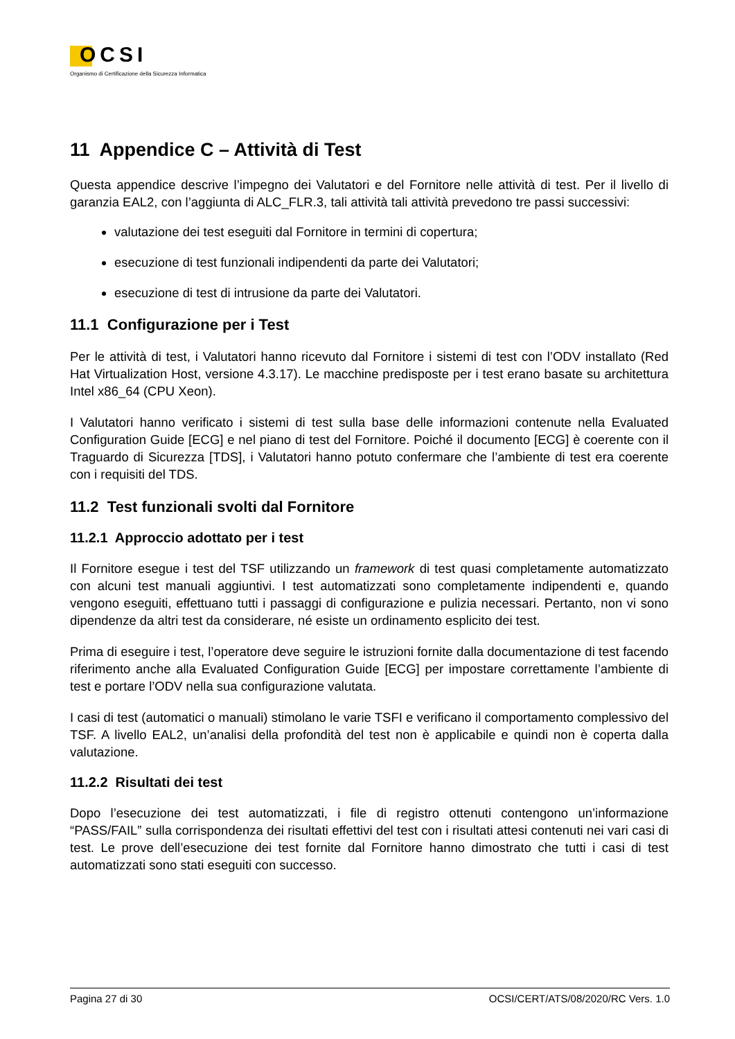OCSI
Organismo di Certificazione della Sicurezza Informatica
11 Appendice C – Attività di Test
Questa appendice descrive l’impegno dei Valutatori e del Fornitore nelle attività di test. Per il livello di garanzia EAL2, con l’aggiunta di ALC_FLR.3, tali attività tali attività prevedono tre passi successivi:
valutazione dei test eseguiti dal Fornitore in termini di copertura;
esecuzione di test funzionali indipendenti da parte dei Valutatori;
esecuzione di test di intrusione da parte dei Valutatori.
11.1 Configurazione per i Test
Per le attività di test, i Valutatori hanno ricevuto dal Fornitore i sistemi di test con l’ODV installato (Red Hat Virtualization Host, versione 4.3.17). Le macchine predisposte per i test erano basate su architettura Intel x86_64 (CPU Xeon).
I Valutatori hanno verificato i sistemi di test sulla base delle informazioni contenute nella Evaluated Configuration Guide [ECG] e nel piano di test del Fornitore. Poiché il documento [ECG] è coerente con il Traguardo di Sicurezza [TDS], i Valutatori hanno potuto confermare che l’ambiente di test era coerente con i requisiti del TDS.
11.2 Test funzionali svolti dal Fornitore
11.2.1 Approccio adottato per i test
Il Fornitore esegue i test del TSF utilizzando un framework di test quasi completamente automatizzato con alcuni test manuali aggiuntivi. I test automatizzati sono completamente indipendenti e, quando vengono eseguiti, effettuano tutti i passaggi di configurazione e pulizia necessari. Pertanto, non vi sono dipendenze da altri test da considerare, né esiste un ordinamento esplicito dei test.
Prima di eseguire i test, l’operatore deve seguire le istruzioni fornite dalla documentazione di test facendo riferimento anche alla Evaluated Configuration Guide [ECG] per impostare correttamente l’ambiente di test e portare l’ODV nella sua configurazione valutata.
I casi di test (automatici o manuali) stimolano le varie TSFI e verificano il comportamento complessivo del TSF. A livello EAL2, un’analisi della profondità del test non è applicabile e quindi non è coperta dalla valutazione.
11.2.2 Risultati dei test
Dopo l’esecuzione dei test automatizzati, i file di registro ottenuti contengono un’informazione “PASS/FAIL” sulla corrispondenza dei risultati effettivi del test con i risultati attesi contenuti nei vari casi di test. Le prove dell’esecuzione dei test fornite dal Fornitore hanno dimostrato che tutti i casi di test automatizzati sono stati eseguiti con successo.
Pagina 27 di 30 OCSI/CERT/ATS/08/2020/RC Vers. 1.0